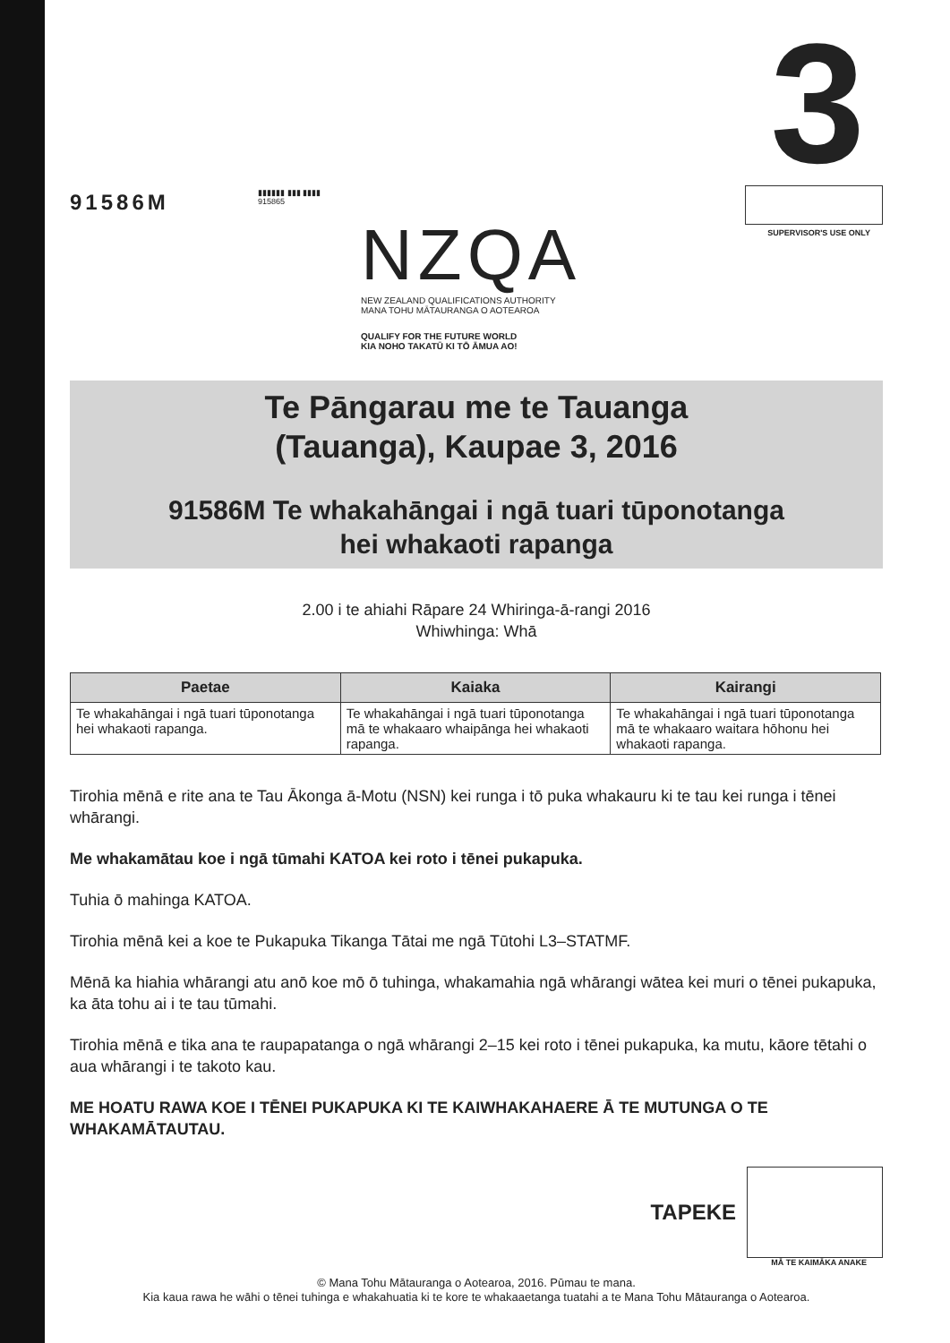91586M
▮▮▮▮▮▮ ▮▮▮ ▮▮▮▮
915865
NZQA
NEW ZEALAND QUALIFICATIONS AUTHORITY
MANA TOHU MĀTAURANGA O AOTEAROA
QUALIFY FOR THE FUTURE WORLD
KIA NOHO TAKATŪ KI TŌ ĀMUA AO!
3
SUPERVISOR'S USE ONLY
Te Pāngarau me te Tauanga
(Tauanga), Kaupae 3, 2016
91586M Te whakahāngai i ngā tuari tūponotanga
hei whakaoti rapanga
2.00 i te ahiahi Rāpare 24 Whiringa-ā-rangi 2016
Whiwhinga: Whā
| Paetae | Kaiaka | Kairangi |
| --- | --- | --- |
| Te whakahāngai i ngā tuari tūponotanga hei whakaoti rapanga. | Te whakahāngai i ngā tuari tūponotanga mā te whakaaro whaipānga hei whakaoti rapanga. | Te whakahāngai i ngā tuari tūponotanga mā te whakaaro waitara hōhonu hei whakaoti rapanga. |
Tirohia mēnā e rite ana te Tau Ākonga ā-Motu (NSN) kei runga i tō puka whakauru ki te tau kei runga i tēnei whārangi.
Me whakamātau koe i ngā tūmahi KATOA kei roto i tēnei pukapuka.
Tuhia ō mahinga KATOA.
Tirohia mēnā kei a koe te Pukapuka Tikanga Tātai me ngā Tūtohi L3–STATMF.
Mēnā ka hiahia whārangi atu anō koe mō ō tuhinga, whakamahia ngā whārangi wātea kei muri o tēnei pukapuka, ka āta tohu ai i te tau tūmahi.
Tirohia mēnā e tika ana te raupapatanga o ngā whārangi 2–15 kei roto i tēnei pukapuka, ka mutu, kāore tētahi o aua whārangi i te takoto kau.
ME HOATU RAWA KOE I TĒNEI PUKAPUKA KI TE KAIWHAKAHAERE Ā TE MUTUNGA O TE WHAKAMĀTAUTAU.
TAPEKE
MĀ TE KAIMĀKA ANAKE
© Mana Tohu Mātauranga o Aotearoa, 2016. Pūmau te mana.
Kia kaua rawa he wāhi o tēnei tuhinga e whakahuatia ki te kore te whakaaetanga tuatahi a te Mana Tohu Mātauranga o Aotearoa.